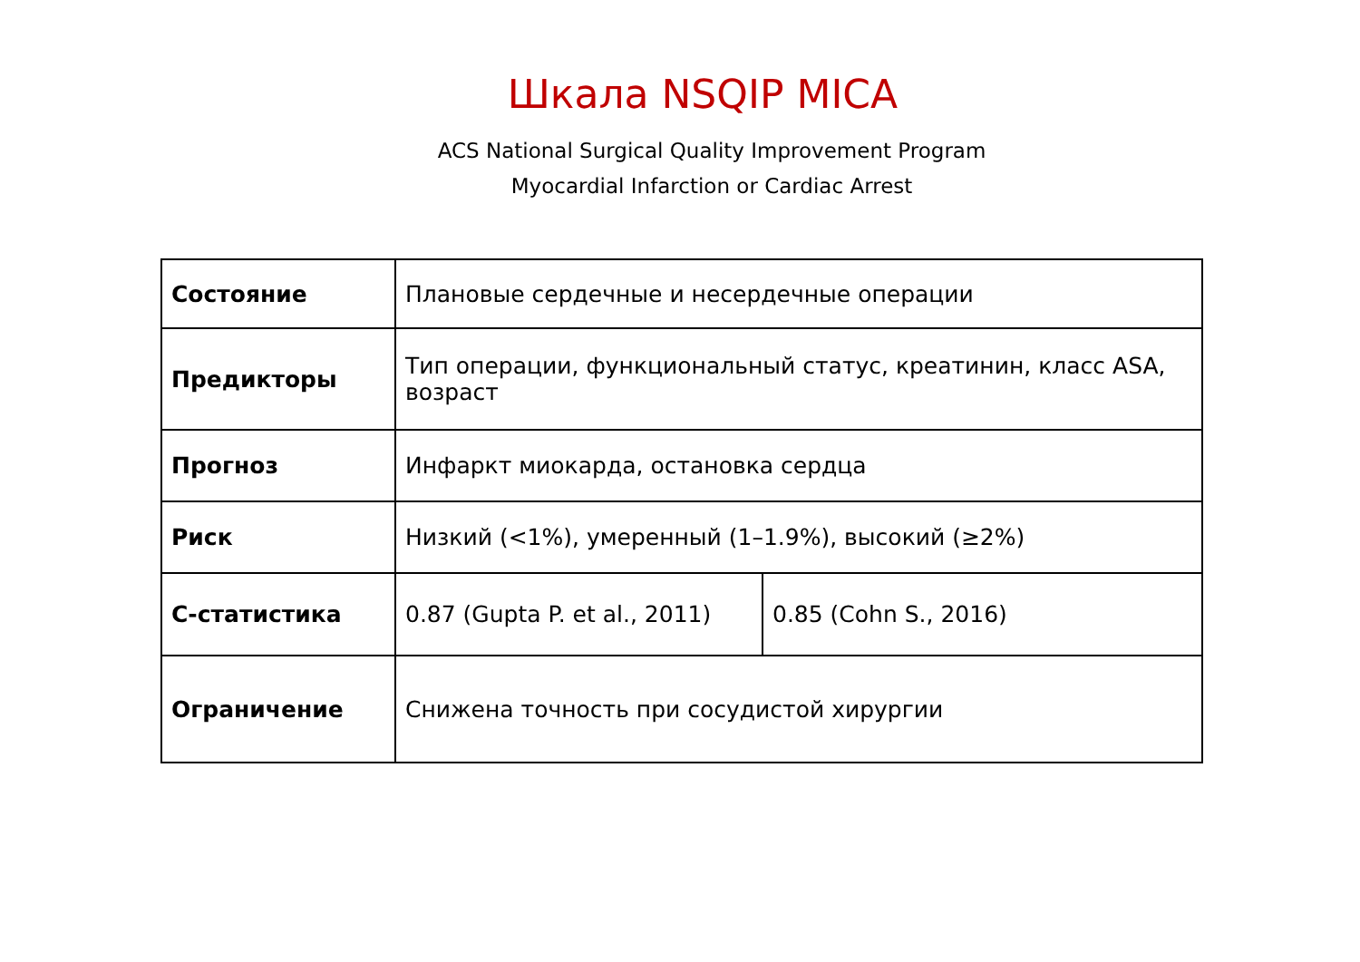Шкала NSQIP MICA
ACS National Surgical Quality Improvement Program
Myocardial Infarction or Cardiac Arrest
| Состояние | Плановые сердечные и несердечные операции | |
| Предикторы | Тип операции, функциональный статус, креатинин, класс ASA, возраст | |
| Прогноз | Инфаркт миокарда, остановка сердца | |
| Риск | Низкий (<1%), умеренный (1–1.9%), высокий (≥2%) | |
| С-статистика | 0.87 (Gupta P. et al., 2011) | 0.85 (Cohn S., 2016) |
| Ограничение | Снижена точность при сосудистой хирургии | |